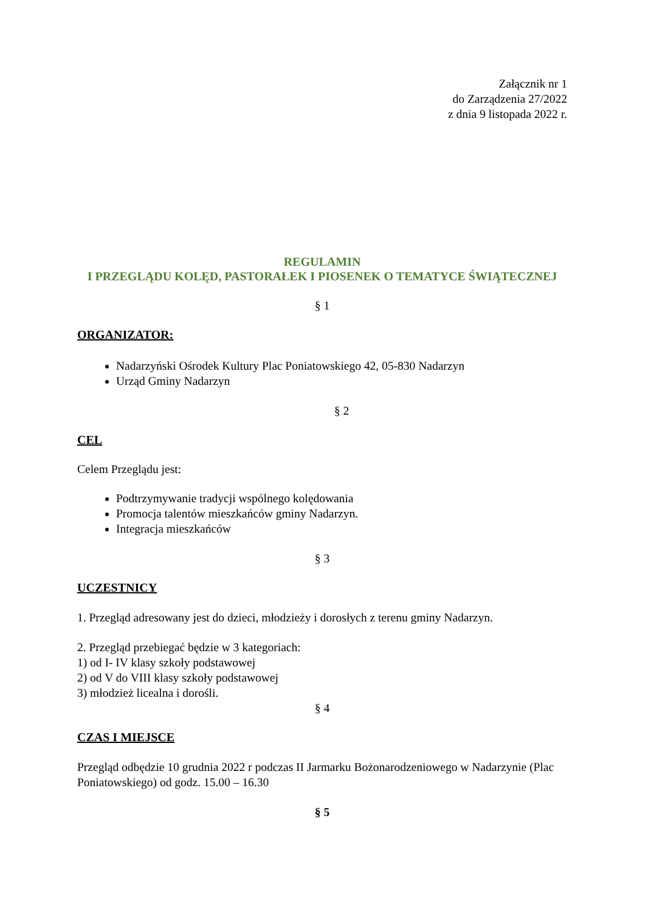Załącznik nr 1
do Zarządzenia 27/2022
z dnia 9 listopada 2022 r.
REGULAMIN
I PRZEGLĄDU KOLĘD, PASTORAŁEK I PIOSENEK O TEMATYCE ŚWIĄTECZNEJ
§ 1
ORGANIZATOR:
Nadarzyński Ośrodek Kultury Plac Poniatowskiego 42, 05-830 Nadarzyn
Urząd Gminy Nadarzyn
§ 2
CEL
Celem Przeglądu jest:
Podtrzymywanie tradycji wspólnego kolędowania
Promocja talentów mieszkańców gminy Nadarzyn.
Integracja mieszkańców
§ 3
UCZESTNICY
1. Przegląd adresowany jest do dzieci, młodzieży i dorosłych z terenu gminy Nadarzyn.
2. Przegląd przebiegać będzie w 3 kategoriach:
1) od I- IV klasy szkoły podstawowej
2) od V do VIII klasy szkoły podstawowej
3) młodzież licealna i dorośli.
§ 4
CZAS I MIEJSCE
Przegląd odbędzie 10 grudnia 2022 r podczas II Jarmarku Bożonarodzeniowego w Nadarzynie (Plac Poniatowskiego) od godz. 15.00 – 16.30
§ 5